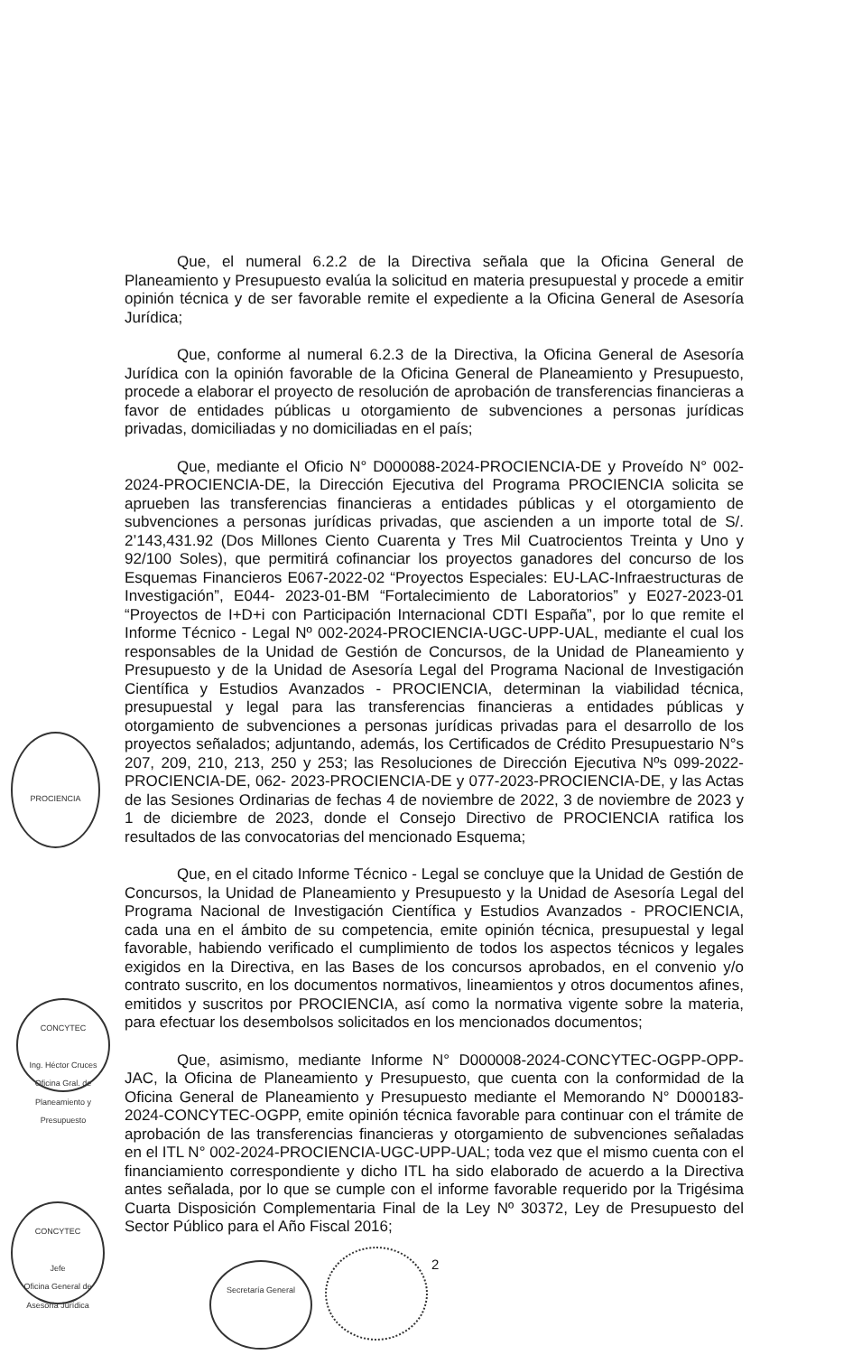Que, el numeral 6.2.2 de la Directiva señala que la Oficina General de Planeamiento y Presupuesto evalúa la solicitud en materia presupuestal y procede a emitir opinión técnica y de ser favorable remite el expediente a la Oficina General de Asesoría Jurídica;
Que, conforme al numeral 6.2.3 de la Directiva, la Oficina General de Asesoría Jurídica con la opinión favorable de la Oficina General de Planeamiento y Presupuesto, procede a elaborar el proyecto de resolución de aprobación de transferencias financieras a favor de entidades públicas u otorgamiento de subvenciones a personas jurídicas privadas, domiciliadas y no domiciliadas en el país;
Que, mediante el Oficio N° D000088-2024-PROCIENCIA-DE y Proveído N° 002-2024-PROCIENCIA-DE, la Dirección Ejecutiva del Programa PROCIENCIA solicita se aprueben las transferencias financieras a entidades públicas y el otorgamiento de subvenciones a personas jurídicas privadas, que ascienden a un importe total de S/. 2’143,431.92 (Dos Millones Ciento Cuarenta y Tres Mil Cuatrocientos Treinta y Uno y 92/100 Soles), que permitirá cofinanciar los proyectos ganadores del concurso de los Esquemas Financieros E067-2022-02 “Proyectos Especiales: EU-LAC-Infraestructuras de Investigación”, E044- 2023-01-BM “Fortalecimiento de Laboratorios” y E027-2023-01 “Proyectos de I+D+i con Participación Internacional CDTI España”, por lo que remite el Informe Técnico - Legal Nº 002-2024-PROCIENCIA-UGC-UPP-UAL, mediante el cual los responsables de la Unidad de Gestión de Concursos, de la Unidad de Planeamiento y Presupuesto y de la Unidad de Asesoría Legal del Programa Nacional de Investigación Científica y Estudios Avanzados - PROCIENCIA, determinan la viabilidad técnica, presupuestal y legal para las transferencias financieras a entidades públicas y otorgamiento de subvenciones a personas jurídicas privadas para el desarrollo de los proyectos señalados; adjuntando, además, los Certificados de Crédito Presupuestario N°s 207, 209, 210, 213, 250 y 253; las Resoluciones de Dirección Ejecutiva Nºs 099-2022-PROCIENCIA-DE, 062- 2023-PROCIENCIA-DE y 077-2023-PROCIENCIA-DE, y las Actas de las Sesiones Ordinarias de fechas 4 de noviembre de 2022, 3 de noviembre de 2023 y 1 de diciembre de 2023, donde el Consejo Directivo de PROCIENCIA ratifica los resultados de las convocatorias del mencionado Esquema;
Que, en el citado Informe Técnico - Legal se concluye que la Unidad de Gestión de Concursos, la Unidad de Planeamiento y Presupuesto y la Unidad de Asesoría Legal del Programa Nacional de Investigación Científica y Estudios Avanzados - PROCIENCIA, cada una en el ámbito de su competencia, emite opinión técnica, presupuestal y legal favorable, habiendo verificado el cumplimiento de todos los aspectos técnicos y legales exigidos en la Directiva, en las Bases de los concursos aprobados, en el convenio y/o contrato suscrito, en los documentos normativos, lineamientos y otros documentos afines, emitidos y suscritos por PROCIENCIA, así como la normativa vigente sobre la materia, para efectuar los desembolsos solicitados en los mencionados documentos;
Que, asimismo, mediante Informe N° D000008-2024-CONCYTEC-OGPP-OPP-JAC, la Oficina de Planeamiento y Presupuesto, que cuenta con la conformidad de la Oficina General de Planeamiento y Presupuesto mediante el Memorando N° D000183-2024-CONCYTEC-OGPP, emite opinión técnica favorable para continuar con el trámite de aprobación de las transferencias financieras y otorgamiento de subvenciones señaladas en el ITL N° 002-2024-PROCIENCIA-UGC-UPP-UAL; toda vez que el mismo cuenta con el financiamiento correspondiente y dicho ITL ha sido elaborado de acuerdo a la Directiva antes señalada, por lo que se cumple con el informe favorable requerido por la Trigésima Cuarta Disposición Complementaria Final de la Ley Nº 30372, Ley de Presupuesto del Sector Público para el Año Fiscal 2016;
PROCIENCIA
CONCYTEC
Ing. Héctor Cruces
Oficina Gral. de Planeamiento y Presupuesto
CONCYTEC
Jefe
Oficina General de Asesoría Jurídica
Secretaría General
2